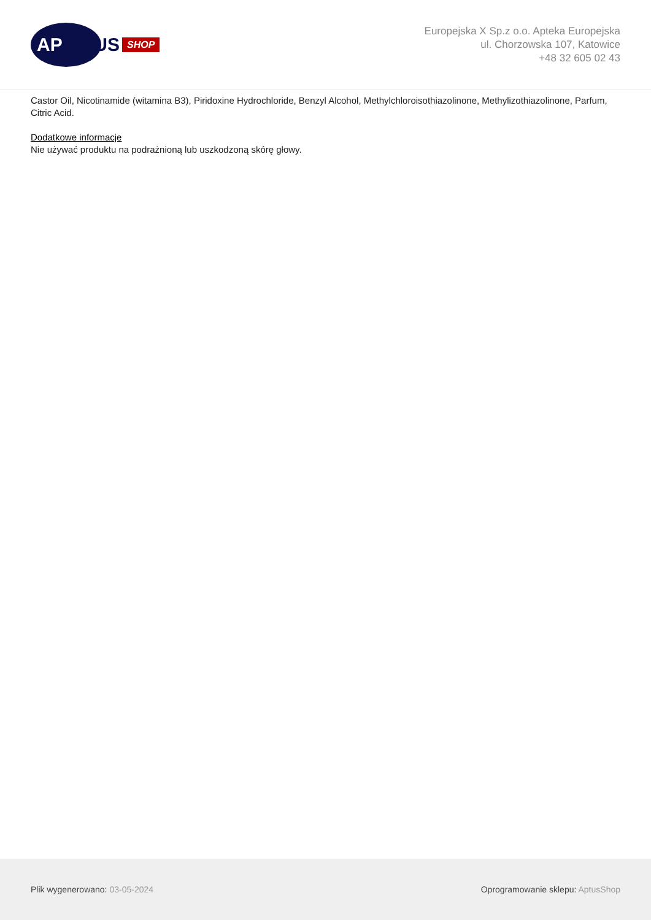AP
TUS SHOP
Europejska X Sp.z o.o. Apteka Europejska
ul. Chorzowska 107, Katowice
+48 32 605 02 43
Castor Oil, Nicotinamide (witamina B3), Piridoxine Hydrochloride, Benzyl Alcohol, Methylchloroisothiazolinone, Methylizothiazolinone, Parfum, Citric Acid.
Dodatkowe informacje
Nie używać produktu na podrażnioną lub uszkodzoną skórę głowy.
Plik wygenerowano: 03-05-2024 Oprogramowanie sklepu: AptusShop